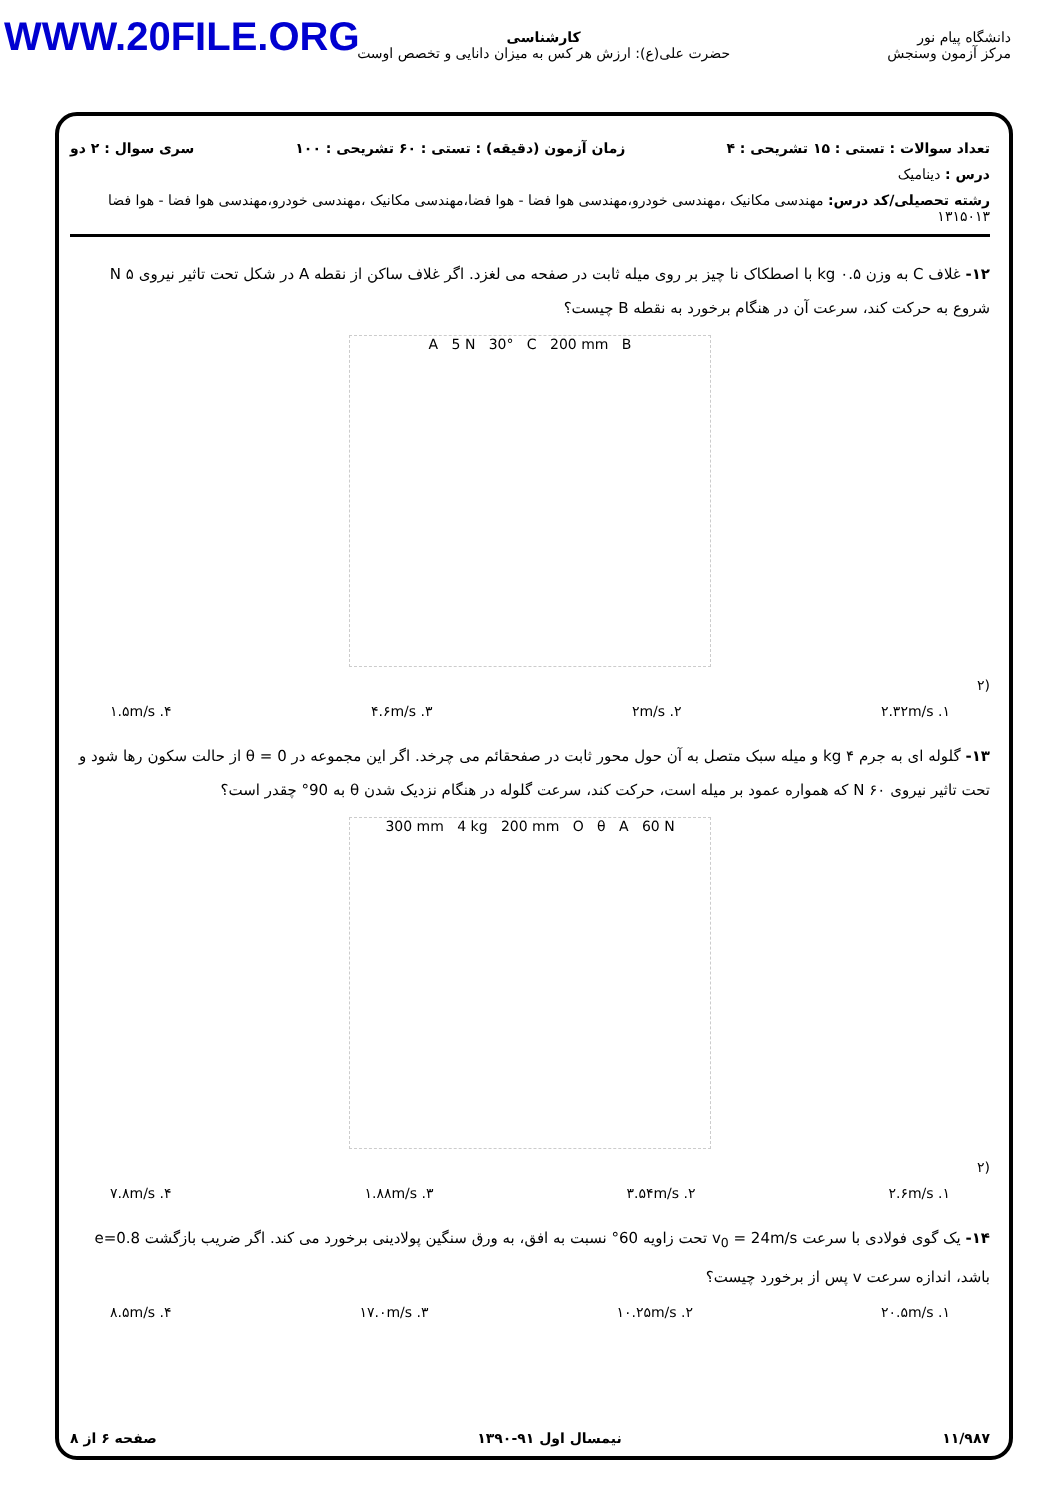WWW.20FILE.ORG
دانشگاه پیام نور
مرکز آزمون وسنجش
کارشناسی
حضرت علی(ع): ارزش هر کس به میزان دانایی و تخصص اوست
تعداد سوالات : تستی : ۱۵ تشریحی : ۴ زمان آزمون (دقیقه) : تستی : ۶۰ تشریحی : ۱۰۰ سری سوال : ۲ دو
درس : دینامیک
رشته تحصیلی/کد درس: مهندسی مکانیک ،مهندسی خودرو،مهندسی هوا فضا - هوا فضا،مهندسی مکانیک ،مهندسی خودرو،مهندسی هوا فضا - هوا فضا ۱۳۱۵۰۱۳
۱۲- غلاف C به وزن ۰.۵ kg با اصطکاک نا چیز بر روی میله ثابت در صفحه می لغزد. اگر غلاف ساکن از نقطه A در شکل تحت تاثیر نیروی ۵ N شروع به حرکت کند، سرعت آن در هنگام برخورد به نقطه B چیست؟
A 5 N 30° C 200 mm B
(۲
۱. ۲.۳۲m/s ۲. ۲m/s ۳. ۴.۶m/s ۴. ۱.۵m/s
۱۳- گلوله ای به جرم ۴ kg و میله سبک متصل به آن حول محور ثابت در صفحقائم می چرخد. اگر این مجموعه در θ = 0 از حالت سکون رها شود و تحت تاثیر نیروی ۶۰ N که همواره عمود بر میله است، حرکت کند، سرعت گلوله در هنگام نزدیک شدن θ به 90° چقدر است؟
300 mm 4 kg 200 mm O θ A 60 N
(۲
۱. ۲.۶m/s ۲. ۳.۵۴m/s ۳. ۱.۸۸m/s ۴. ۷.۸m/s
۱۴- یک گوی فولادی با سرعت v<sub>0</sub> = 24m/s تحت زاویه 60° نسبت به افق، به ورق سنگین پولادینی برخورد می کند. اگر ضریب بازگشت e=0.8 باشد، اندازه سرعت v پس از برخورد چیست؟
۱. ۲۰.۵m/s ۲. ۱۰.۲۵m/s ۳. ۱۷.۰m/s ۴. ۸.۵m/s
۱۱/۹۸۷ نیمسال اول ۹۱-۱۳۹۰ صفحه ۶ از ۸